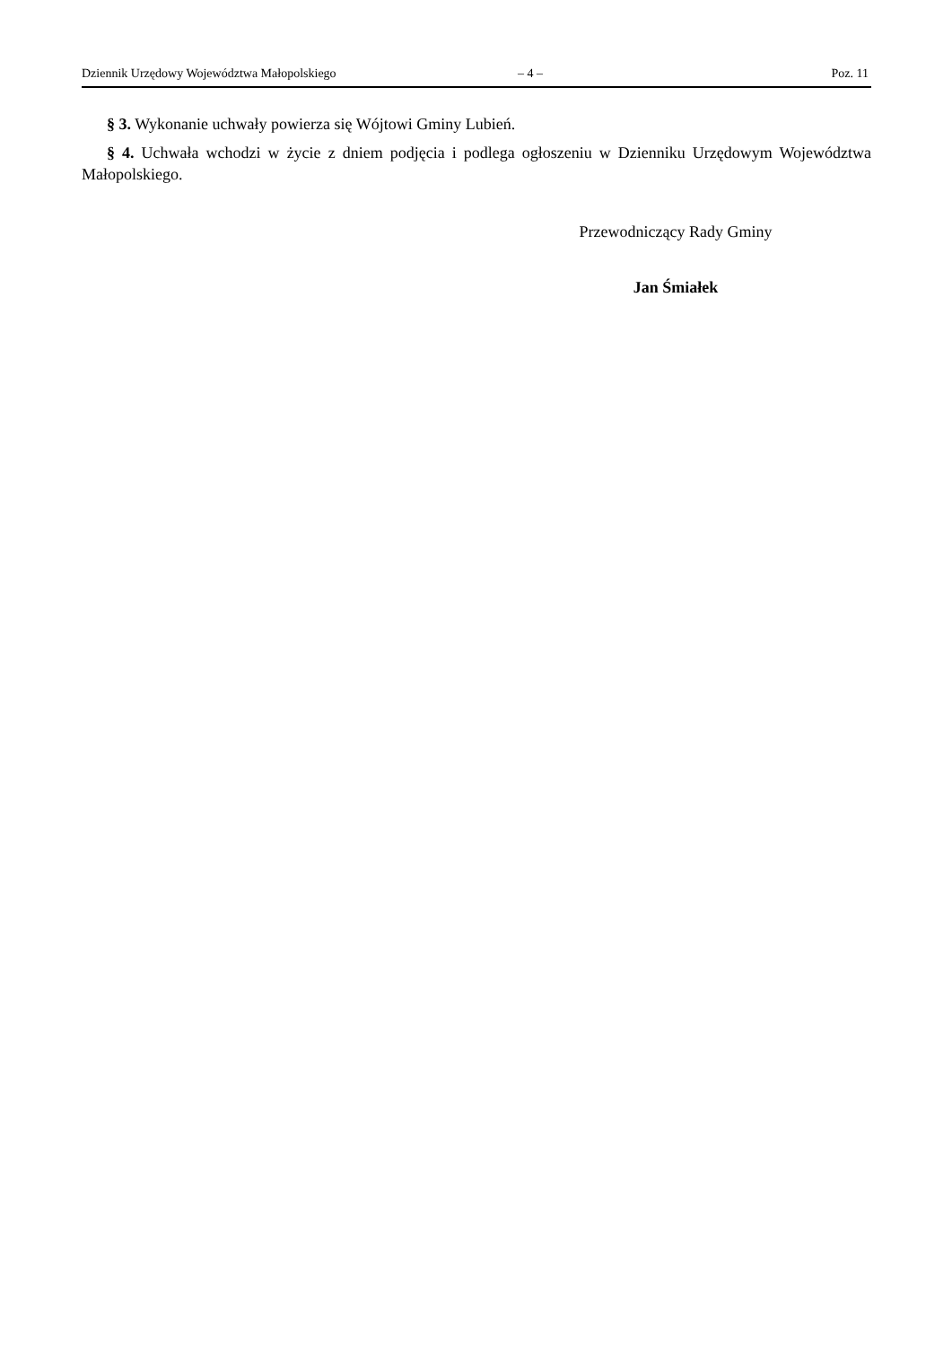Dziennik Urzędowy Województwa Małopolskiego – 4 – Poz. 11
§ 3. Wykonanie uchwały powierza się Wójtowi Gminy Lubień.
§ 4. Uchwała wchodzi w życie z dniem podjęcia i podlega ogłoszeniu w Dzienniku Urzędowym Województwa Małopolskiego.
Przewodniczący Rady Gminy
Jan Śmiałek